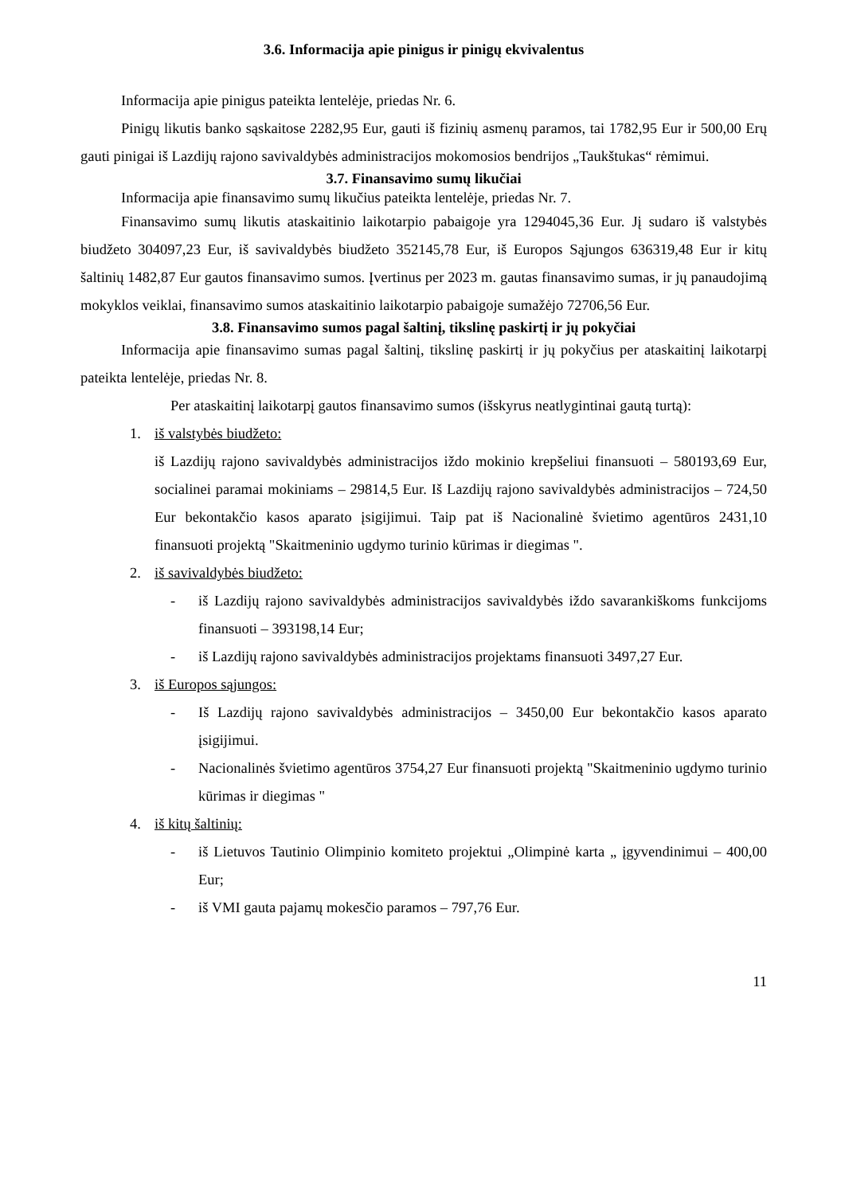3.6. Informacija apie pinigus ir pinigų ekvivalentus
Informacija apie pinigus pateikta lentelėje, priedas Nr. 6.
Pinigų likutis banko sąskaitose 2282,95 Eur, gauti iš fizinių asmenų paramos, tai 1782,95 Eur ir 500,00 Erų gauti pinigai iš Lazdijų rajono savivaldybės administracijos mokomosios bendrijos „Taukštukas“ rėmimui.
3.7. Finansavimo sumų likučiai
Informacija apie finansavimo sumų likučius pateikta lentelėje, priedas Nr. 7.
Finansavimo sumų likutis ataskaitinio laikotarpio pabaigoje yra 1294045,36 Eur. Jį sudaro iš valstybės biudžeto 304097,23 Eur, iš savivaldybės biudžeto 352145,78 Eur, iš Europos Sąjungos 636319,48 Eur ir kitų šaltinių 1482,87 Eur gautos finansavimo sumos. Įvertinus per 2023 m. gautas finansavimo sumas, ir jų panaudojimą mokyklos veiklai, finansavimo sumos ataskaitinio laikotarpio pabaigoje sumažėjo 72706,56 Eur.
3.8. Finansavimo sumos pagal šaltinį, tikslinę paskirtį ir jų pokyčiai
Informacija apie finansavimo sumas pagal šaltinį, tikslinę paskirtį ir jų pokyčius per ataskaitinį laikotarpį pateikta lentelėje, priedas Nr. 8.
Per ataskaitinį laikotarpį gautos finansavimo sumos (išskyrus neatlygintinai gautą turtą):
1. iš valstybės biudžeto:
iš Lazdijų rajono savivaldybės administracijos iždo mokinio krepšeliui finansuoti – 580193,69 Eur, socialinei paramai mokiniams – 29814,5 Eur. Iš Lazdijų rajono savivaldybės administracijos – 724,50 Eur bekontakčio kasos aparato įsigijimui. Taip pat iš Nacionalinė švietimo agentūros 2431,10 finansuoti projektą "Skaitmeninio ugdymo turinio kūrimas ir diegimas ".
2. iš savivaldybės biudžeto:
- iš Lazdijų rajono savivaldybės administracijos savivaldybės iždo savarankiškoms funkcijoms finansuoti – 393198,14 Eur;
- iš Lazdijų rajono savivaldybės administracijos projektams finansuoti 3497,27 Eur.
3. iš Europos sąjungos:
- Iš Lazdijų rajono savivaldybės administracijos – 3450,00 Eur bekontakčio kasos aparato įsigijimui.
- Nacionalinės švietimo agentūros 3754,27 Eur finansuoti projektą "Skaitmeninio ugdymo turinio kūrimas ir diegimas "
4. iš kitų šaltinių:
- iš Lietuvos Tautinio Olimpinio komiteto projektui „Olimpinė karta „ įgyvendinimui – 400,00 Eur;
- iš VMI gauta pajamų mokesčio paramos – 797,76 Eur.
11